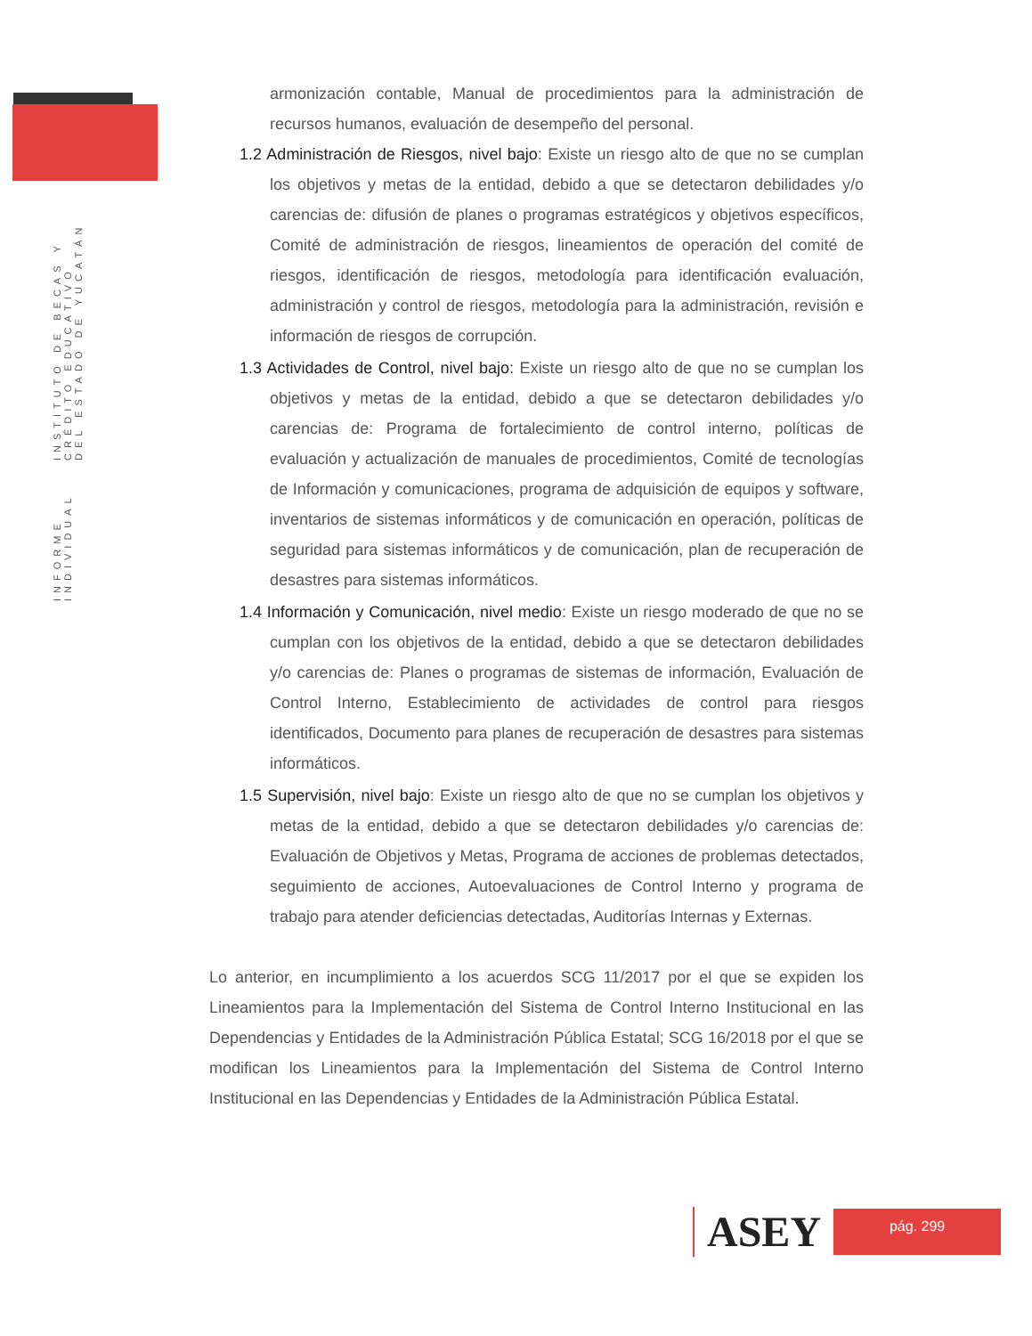INFORME INDIVIDUAL INSTITUTO DE BECAS Y CRÉDITO EDUCATIVO
DEL ESTADO DE YUCATÁN
armonización contable, Manual de procedimientos para la administración de recursos humanos, evaluación de desempeño del personal.
1.2 Administración de Riesgos, nivel bajo: Existe un riesgo alto de que no se cumplan los objetivos y metas de la entidad, debido a que se detectaron debilidades y/o carencias de: difusión de planes o programas estratégicos y objetivos específicos, Comité de administración de riesgos, lineamientos de operación del comité de riesgos, identificación de riesgos, metodología para identificación evaluación, administración y control de riesgos, metodología para la administración, revisión e información de riesgos de corrupción.
1.3 Actividades de Control, nivel bajo: Existe un riesgo alto de que no se cumplan los objetivos y metas de la entidad, debido a que se detectaron debilidades y/o carencias de: Programa de fortalecimiento de control interno, políticas de evaluación y actualización de manuales de procedimientos, Comité de tecnologías de Información y comunicaciones, programa de adquisición de equipos y software, inventarios de sistemas informáticos y de comunicación en operación, políticas de seguridad para sistemas informáticos y de comunicación, plan de recuperación de desastres para sistemas informáticos.
1.4 Información y Comunicación, nivel medio: Existe un riesgo moderado de que no se cumplan con los objetivos de la entidad, debido a que se detectaron debilidades y/o carencias de: Planes o programas de sistemas de información, Evaluación de Control Interno, Establecimiento de actividades de control para riesgos identificados, Documento para planes de recuperación de desastres para sistemas informáticos.
1.5 Supervisión, nivel bajo: Existe un riesgo alto de que no se cumplan los objetivos y metas de la entidad, debido a que se detectaron debilidades y/o carencias de: Evaluación de Objetivos y Metas, Programa de acciones de problemas detectados, seguimiento de acciones, Autoevaluaciones de Control Interno y programa de trabajo para atender deficiencias detectadas, Auditorías Internas y Externas.
Lo anterior, en incumplimiento a los acuerdos SCG 11/2017 por el que se expiden los Lineamientos para la Implementación del Sistema de Control Interno Institucional en las Dependencias y Entidades de la Administración Pública Estatal; SCG 16/2018 por el que se modifican los Lineamientos para la Implementación del Sistema de Control Interno Institucional en las Dependencias y Entidades de la Administración Pública Estatal.
ASEY
pág. 299